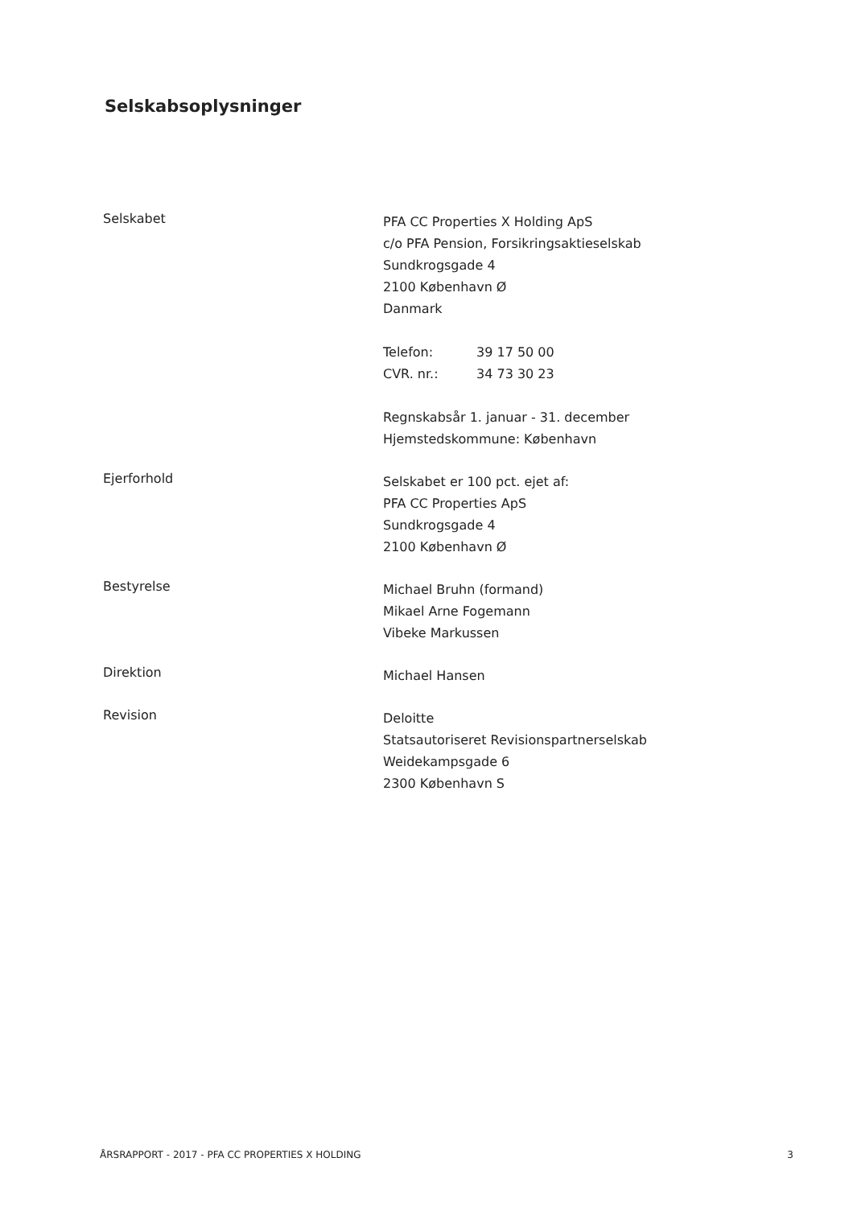Selskabsoplysninger
Selskabet
PFA CC Properties X Holding ApS
c/o PFA Pension, Forsikringsaktieselskab
Sundkrogsgade 4
2100 København Ø
Danmark
Telefon: 39 17 50 00
CVR. nr.: 34 73 30 23
Regnskabsår 1. januar - 31. december
Hjemstedskommune: København
Ejerforhold
Selskabet er 100 pct. ejet af:
PFA CC Properties ApS
Sundkrogsgade 4
2100 København Ø
Bestyrelse
Michael Bruhn (formand)
Mikael Arne Fogemann
Vibeke Markussen
Direktion
Michael Hansen
Revision
Deloitte
Statsautoriseret Revisionspartnerselskab
Weidekampsgade 6
2300 København S
ÅRSRAPPORT - 2017 - PFA CC PROPERTIES X HOLDING 3